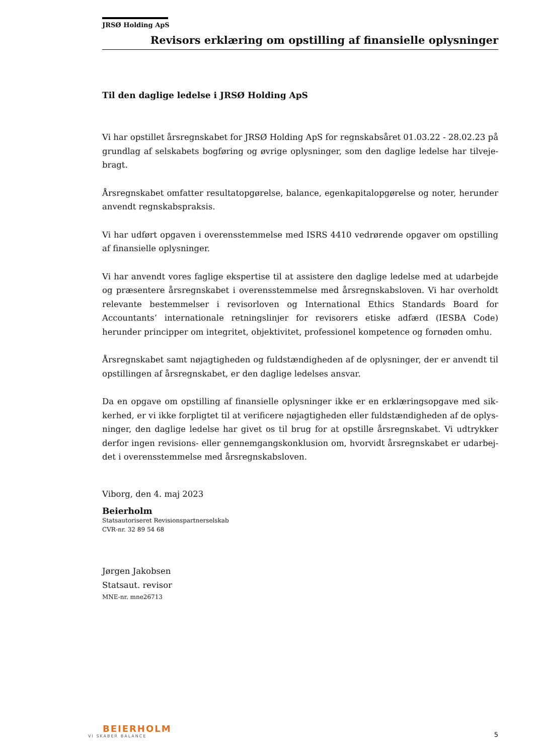JRSØ Holding ApS
Revisors erklæring om opstilling af finansielle oplysninger
Til den daglige ledelse i JRSØ Holding ApS
Vi har opstillet årsregnskabet for JRSØ Holding ApS for regnskabsåret 01.03.22 - 28.02.23 på grundlag af selskabets bogføring og øvrige oplysninger, som den daglige ledelse har tilveje­bragt.
Årsregnskabet omfatter resultatopgørelse, balance, egenkapitalopgørelse og noter, herunder anvendt regnskabspraksis.
Vi har udført opgaven i overensstemmelse med ISRS 4410 vedrørende opgaver om opstilling af finansielle oplysninger.
Vi har anvendt vores faglige ekspertise til at assistere den daglige ledelse med at udarbejde og præsentere årsregnskabet i overensstemmelse med årsregnskabsloven. Vi har overholdt relevante bestemmelser i revisorloven og International Ethics Standards Board for Accountants’ internationale retningslinjer for revisorers etiske adfærd (IESBA Code) herunder principper om integritet, objektivitet, professionel kompetence og fornøden omhu.
Årsregnskabet samt nøjagtigheden og fuldstændigheden af de oplysninger, der er anvendt til opstillingen af årsregnskabet, er den daglige ledelses ansvar.
Da en opgave om opstilling af finansielle oplysninger ikke er en erklæringsopgave med sik­kerhed, er vi ikke forpligtet til at verificere nøjagtigheden eller fuldstændigheden af de oplys­ninger, den daglige ledelse har givet os til brug for at opstille årsregnskabet. Vi udtrykker derfor ingen revisions- eller gennemgangskonklusion om, hvorvidt årsregnskabet er udarbej­det i overensstemmelse med årsregnskabsloven.
Viborg, den 4. maj 2023
Beierholm
Statsautoriseret Revisionspartnerselskab
CVR-nr. 32 89 54 68
Jørgen Jakobsen
Statsaut. revisor
MNE-nr. mne26713
BEIERHOLM
VI SKABER BALANCE
5